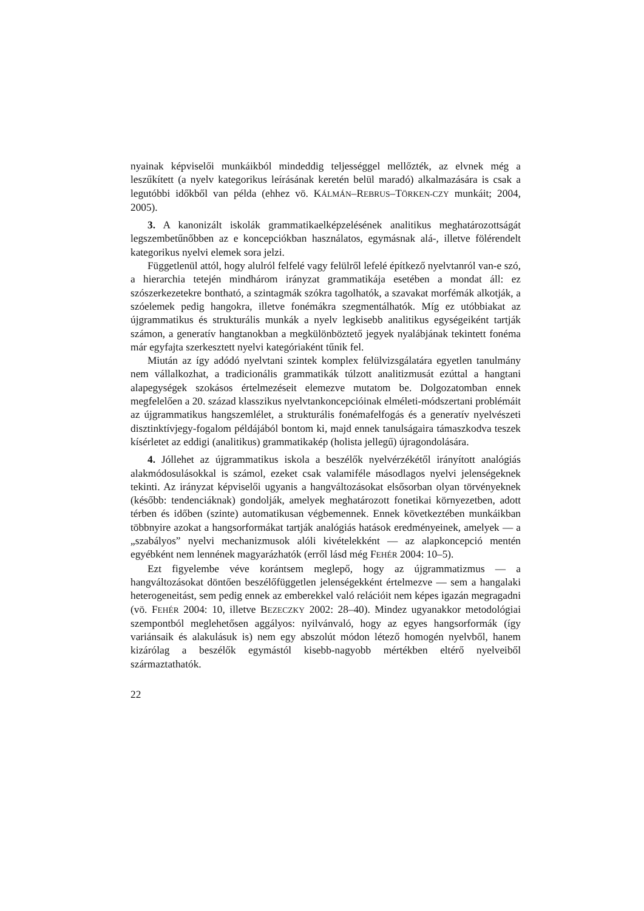nyainak képviselői munkáikból mindeddig teljességgel mellőzték, az elvnek még a leszűkített (a nyelv kategorikus leírásának keretén belül maradó) alkalmazására is csak a legutóbbi időkből van példa (ehhez vö. KÁLMÁN–REBRUS–TÖRKEN-CZY munkáit; 2004, 2005).
3. A kanonizált iskolák grammatikaelképzelésének analitikus meghatározottságát legszembetűnőbben az e koncepciókban használatos, egymásnak alá-, illetve fölérendelt kategorikus nyelvi elemek sora jelzi.
Függetlenül attól, hogy alulról felfelé vagy felülről lefelé építkező nyelvtanról van-e szó, a hierarchia tetején mindhárom irányzat grammatikája esetében a mondat áll: ez szószerkezetekre bontható, a szintagmák szókra tagolhatók, a szavakat morfémák alkotják, a szóelemek pedig hangokra, illetve fonémákra szegmentálhatók. Míg ez utóbbiakat az újgrammatikus és strukturális munkák a nyelv legkisebb analitikus egységeiként tartják számon, a generatív hangtanokban a megkülönböztető jegyek nyalábjának tekintett fonéma már egyfajta szerkesztett nyelvi kategóriaként tűnik fel.
Miután az így adódó nyelvtani szintek komplex felülvizsgálatára egyetlen tanulmány nem vállalkozhat, a tradicionális grammatikák túlzott analitizmusát ezúttal a hangtani alapegységek szokásos értelmezéseit elemezve mutatom be. Dolgozatomban ennek megfelelően a 20. század klasszikus nyelvtankoncepcióinak elméleti-módszertani problémáit az újgrammatikus hangszemlélet, a strukturális fonémafelfogás és a generatív nyelvészeti disztinktívjegy-fogalom példájából bontom ki, majd ennek tanulságaira támaszkodva teszek kísérletet az eddigi (analitikus) grammatikakép (holista jellegű) újragondolására.
4. Jóllehet az újgrammatikus iskola a beszélők nyelvérzékétől irányított analógiás alakmódosulásokkal is számol, ezeket csak valamiféle másodlagos nyelvi jelenségeknek tekinti. Az irányzat képviselői ugyanis a hangváltozásokat elsősorban olyan törvényeknek (később: tendenciáknak) gondolják, amelyek meghatározott fonetikai környezetben, adott térben és időben (szinte) automatikusan végbemennek. Ennek következtében munkáikban többnyire azokat a hangsorformákat tartják analógiás hatások eredményeinek, amelyek — a „szabályos” nyelvi mechanizmusok alóli kivételekként — az alapkoncepció mentén egyébként nem lennének magyarázhatók (erről lásd még FEHÉR 2004: 10–5).
Ezt figyelembe véve korántsem meglepő, hogy az újgrammatizmus — a hangváltozásokat döntően beszélőfüggetlen jelenségekként értelmezve — sem a hangalaki heterogeneitást, sem pedig ennek az emberekkel való relációit nem képes igazán megragadni (vö. FEHÉR 2004: 10, illetve BEZECZKY 2002: 28–40). Mindez ugyanakkor metodológiai szempontból meglehetősen aggályos: nyilvánvaló, hogy az egyes hangsorformák (így variánsaik és alakulásuk is) nem egy abszolút módon létező homogén nyelvből, hanem kizárólag a beszélők egymástól kisebb-nagyobb mértékben eltérő nyelveiből származtathatók.
22